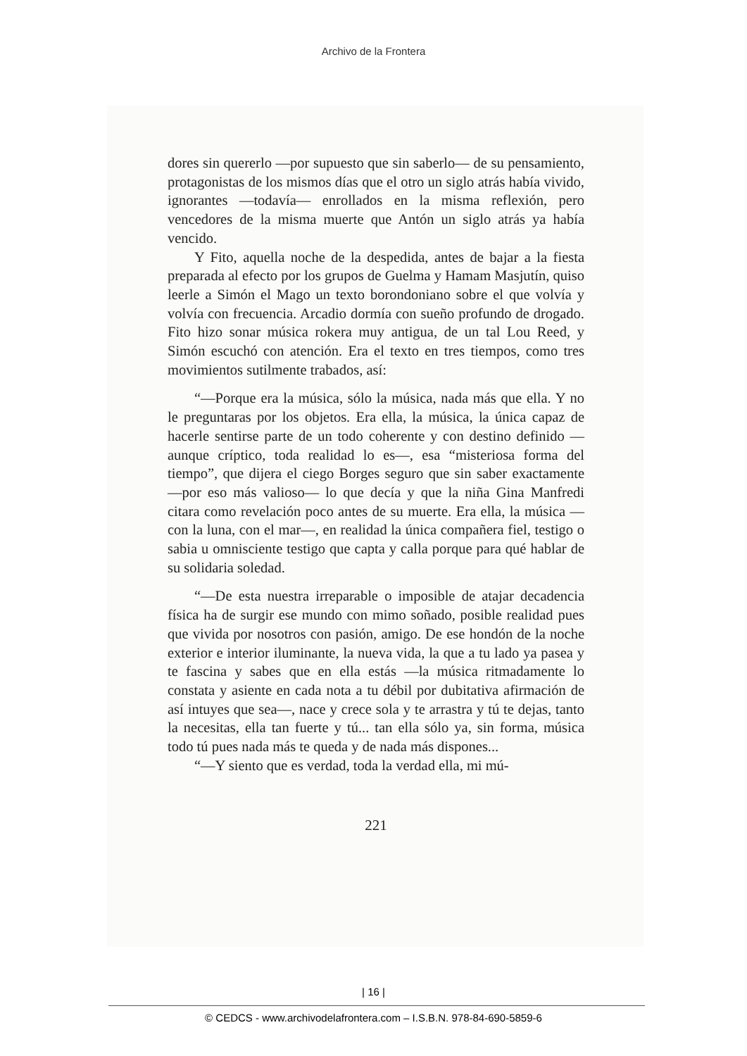Archivo de la Frontera
dores sin quererlo —por supuesto que sin saberlo— de su pensamiento, protagonistas de los mismos días que el otro un siglo atrás había vivido, ignorantes —todavía— enrollados en la misma reflexión, pero vencedores de la misma muerte que Antón un siglo atrás ya había vencido.
Y Fito, aquella noche de la despedida, antes de bajar a la fiesta preparada al efecto por los grupos de Guelma y Hamam Masjutín, quiso leerle a Simón el Mago un texto borondoniano sobre el que volvía y volvía con frecuencia. Arcadio dormía con sueño profundo de drogado. Fito hizo sonar música rokera muy antigua, de un tal Lou Reed, y Simón escuchó con atención. Era el texto en tres tiempos, como tres movimientos sutilmente trabados, así:
“—Porque era la música, sólo la música, nada más que ella. Y no le preguntaras por los objetos. Era ella, la música, la única capaz de hacerle sentirse parte de un todo coherente y con destino definido —aunque críptico, toda realidad lo es—, esa “misteriosa forma del tiempo”, que dijera el ciego Borges seguro que sin saber exactamente —por eso más valioso— lo que decía y que la niña Gina Manfredi citara como revelación poco antes de su muerte. Era ella, la música —con la luna, con el mar—, en realidad la única compañera fiel, testigo o sabia u omnisciente testigo que capta y calla porque para qué hablar de su solidaria soledad.
“—De esta nuestra irreparable o imposible de atajar decadencia física ha de surgir ese mundo con mimo soñado, posible realidad pues que vivida por nosotros con pasión, amigo. De ese hondón de la noche exterior e interior iluminante, la nueva vida, la que a tu lado ya pasea y te fascina y sabes que en ella estás —la música ritmadamente lo constata y asiente en cada nota a tu débil por dubitativa afirmación de así intuyes que sea—, nace y crece sola y te arrastra y tú te dejas, tanto la necesitas, ella tan fuerte y tú... tan ella sólo ya, sin forma, música todo tú pues nada más te queda y de nada más dispones...
“—Y siento que es verdad, toda la verdad ella, mi mú-
221
| 16 |
© CEDCS - www.archivodelafrontera.com – I.S.B.N. 978-84-690-5859-6